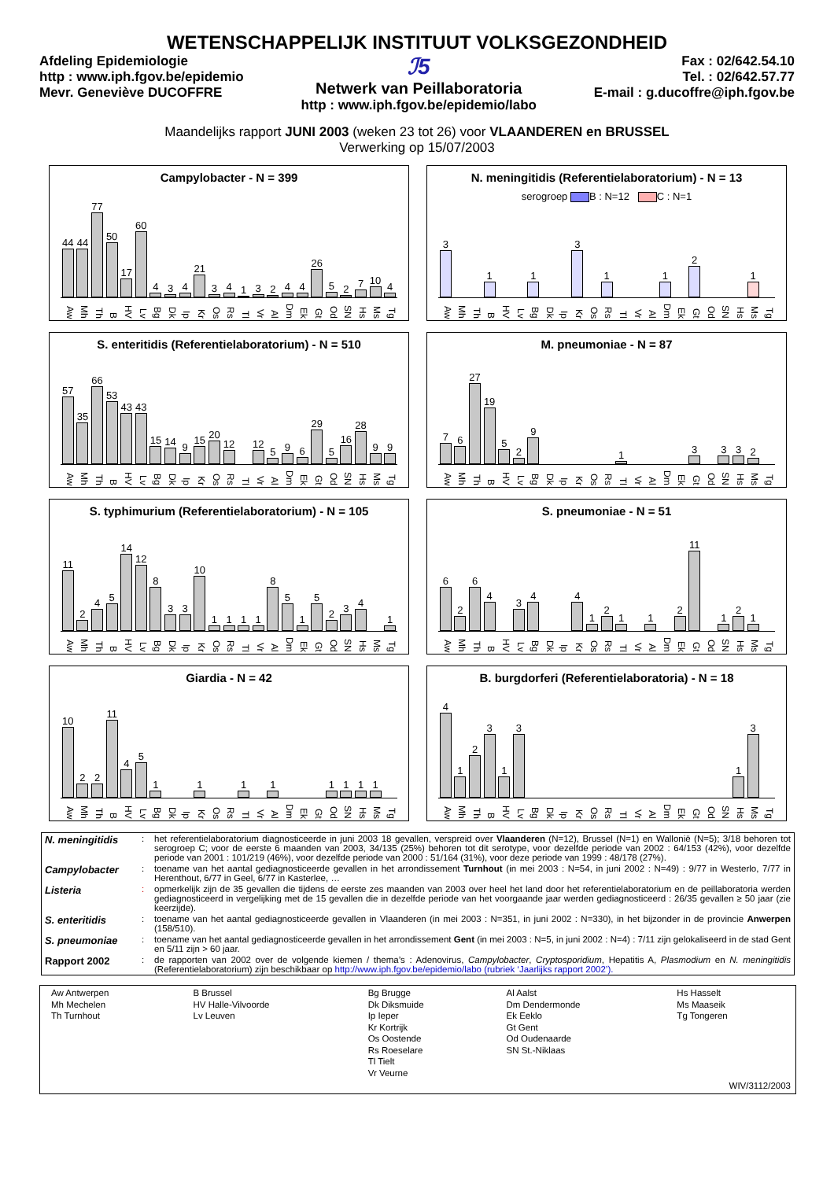WETENSCHAPPELIJK INSTITUUT VOLKSGEZONDHEID
Afdeling Epidemiologie
http : www.iph.fgov.be/epidemio
Mevr. Geneviève DUCOFFRE
ℐ5
Netwerk van Peillaboratoria
http : www.iph.fgov.be/epidemio/labo
Fax : 02/642.54.10
Tel. : 02/642.57.77
E-mail : g.ducoffre@iph.fgov.be
Maandelijks rapport JUNI 2003 (weken 23 tot 26) voor VLAANDEREN en BRUSSEL
Verwerking op 15/07/2003
Campylobacter - N = 399
44
44
77
50
17
60
4
3
4
21
3
4
1
3
2
4
4
26
5
2
7
10
4
Aw Mh Th B HV Lv Bg Dk Ip Kr Os Rs Tl Vr Al Dm Ek Gt Od SN Hs Ms Tg
N. meningitidis (Referentielaboratorium) - N = 13
serogroep B : N=12 C : N=1
3
1
1
3
1
1
2
1
Aw Mh Th B HV Lv Bg Dk Ip Kr Os Rs Tl Vr Al Dm Ek Gt Od SN Hs Ms Tg
S. enteritidis (Referentielaboratorium) - N = 510
57
35
66
53
43
43
15
14
9
15
20
12
12
5
9
6
29
5
16
28
9
9
Aw Mh Th B HV Lv Bg Dk Ip Kr Os Rs Tl Vr Al Dm Ek Gt Od SN Hs Ms Tg
M. pneumoniae - N = 87
7
6
27
19
5
2
9
1
3
3
3
2
Aw Mh Th B HV Lv Bg Dk Ip Kr Os Rs Tl Vr Al Dm Ek Gt Od SN Hs Ms Tg
S. typhimurium (Referentielaboratorium) - N = 105
11
2
4
5
14
12
8
3
3
10
1
1
1
1
8
5
1
5
2
3
4
1
Aw Mh Th B HV Lv Bg Dk Ip Kr Os Rs Tl Vr Al Dm Ek Gt Od SN Hs Ms Tg
S. pneumoniae - N = 51
6
2
6
4
3
4
4
1
2
1
1
2
11
1
2
1
Aw Mh Th B HV Lv Bg Dk Ip Kr Os Rs Tl Vr Al Dm Ek Gt Od SN Hs Ms Tg
Giardia - N = 42
10
2
2
11
4
5
1
1
1
1
1
1
1
1
Aw Mh Th B HV Lv Bg Dk Ip Kr Os Rs Tl Vr Al Dm Ek Gt Od SN Hs Ms Tg
B. burgdorferi (Referentielaboratoria) - N = 18
4
1
2
3
1
3
1
3
Aw Mh Th B HV Lv Bg Dk Ip Kr Os Rs Tl Vr Al Dm Ek Gt Od SN Hs Ms Tg
| N. meningitidis | : | het referentielaboratorium diagnosticeerde in juni 2003 18 gevallen, verspreid over Vlaanderen (N=12), Brussel (N=1) en Wallonië (N=5); 3/18 behoren tot serogroep C; voor de eerste 6 maanden van 2003, 34/135 (25%) behoren tot dit serotype, voor dezelfde periode van 2002 : 64/153 (42%), voor dezelfde periode van 2001 : 101/219 (46%), voor dezelfde periode van 2000 : 51/164 (31%), voor deze periode van 1999 : 48/178 (27%). |
| Campylobacter | : | toename van het aantal gediagnosticeerde gevallen in het arrondissement Turnhout (in mei 2003 : N=54, in juni 2002 : N=49) : 9/77 in Westerlo, 7/77 in Herenthout, 6/77 in Geel, 6/77 in Kasterlee, … |
| Listeria | : | opmerkelijk zijn de 35 gevallen die tijdens de eerste zes maanden van 2003 over heel het land door het referentielaboratorium en de peillaboratoria werden gediagnosticeerd in vergelijking met de 15 gevallen die in dezelfde periode van het voorgaande jaar werden gediagnosticeerd : 26/35 gevallen ≥ 50 jaar (zie keerzijde). |
| S. enteritidis | : | toename van het aantal gediagnosticeerde gevallen in Vlaanderen (in mei 2003 : N=351, in juni 2002 : N=330), in het bijzonder in de provincie Anwerpen (158/510). |
| S. pneumoniae | : | toename van het aantal gediagnosticeerde gevallen in het arrondissement Gent (in mei 2003 : N=5, in juni 2002 : N=4) : 7/11 zijn gelokaliseerd in de stad Gent en 5/11 zijn > 60 jaar. |
| Rapport 2002 | : | de rapporten van 2002 over de volgende kiemen / thema’s : Adenovirus, Campylobacter , Cryptosporidium , Hepatitis A, Plasmodium en N. meningitidis (Referentielaboratorium) zijn beschikbaar op http://www.iph.fgov.be/epidemio/labo (rubriek ‘Jaarlijks rapport 2002’). |
| Aw Antwerpen Mh Mechelen Th Turnhout | B Brussel HV Halle-Vilvoorde Lv Leuven | Bg Brugge Dk Diksmuide Ip Ieper Kr Kortrijk Os Oostende Rs Roeselare Tl Tielt Vr Veurne | Al Aalst Dm Dendermonde Ek Eeklo Gt Gent Od Oudenaarde SN St.-Niklaas | Hs Hasselt Ms Maaseik Tg Tongeren |
| WIV/3112/2003 | | | | |